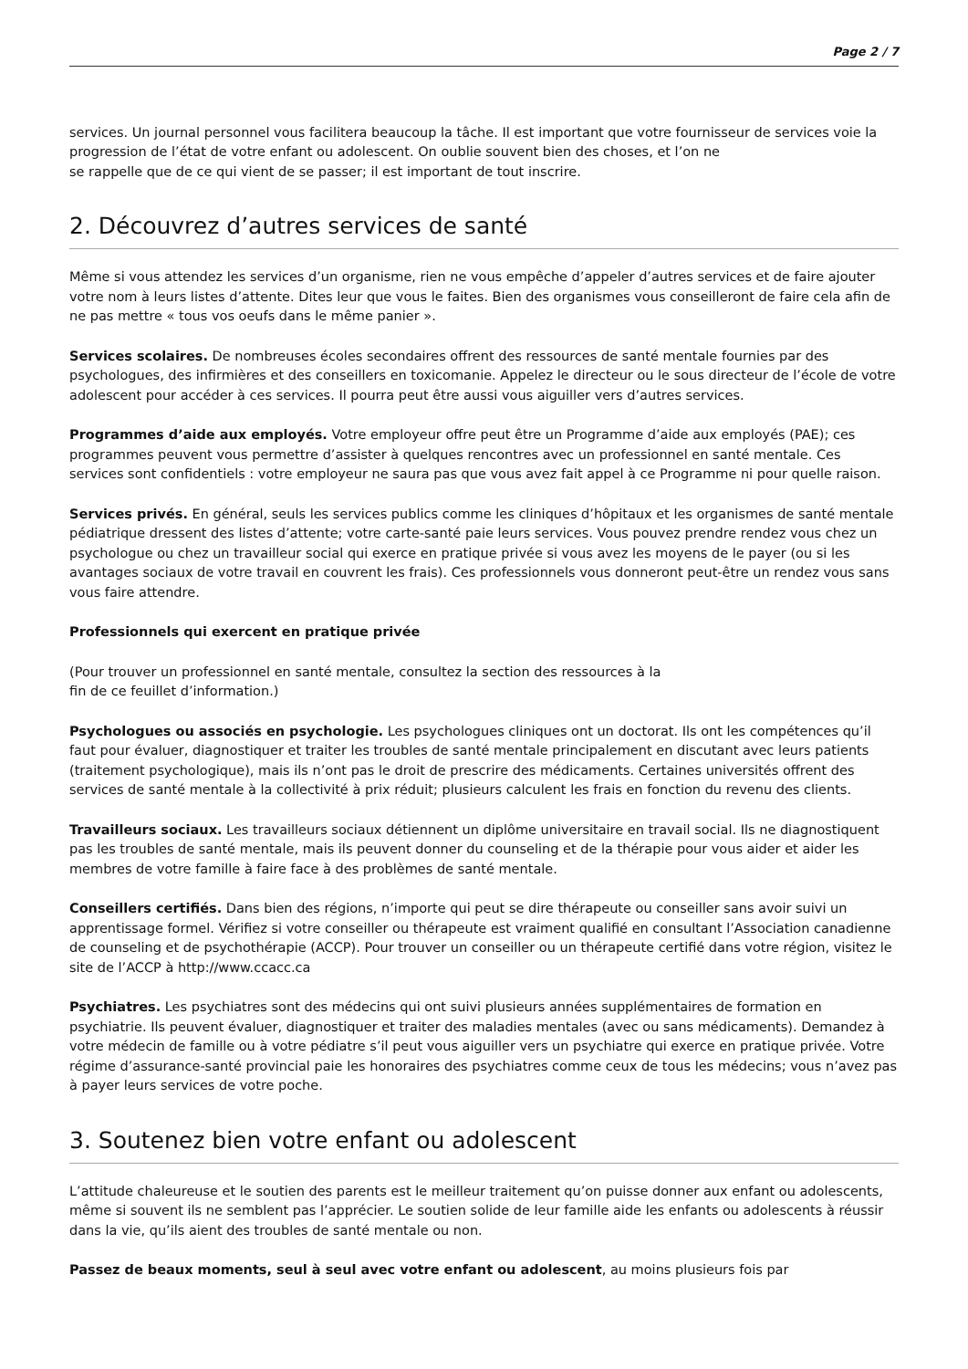Page 2 / 7
services. Un journal personnel vous facilitera beaucoup la tâche. Il est important que votre fournisseur de services voie la progression de l’état de votre enfant ou adolescent. On oublie souvent bien des choses, et l’on ne
se rappelle que de ce qui vient de se passer; il est important de tout inscrire.
2. Découvrez d’autres services de santé
Même si vous attendez les services d’un organisme, rien ne vous empêche d’appeler d’autres services et de faire ajouter votre nom à leurs listes d’attente. Dites leur que vous le faites. Bien des organismes vous conseilleront de faire cela afin de ne pas mettre « tous vos oeufs dans le même panier ».
Services scolaires. De nombreuses écoles secondaires offrent des ressources de santé mentale fournies par des psychologues, des infirmières et des conseillers en toxicomanie. Appelez le directeur ou le sous directeur de l’école de votre adolescent pour accéder à ces services. Il pourra peut être aussi vous aiguiller vers d’autres services.
Programmes d’aide aux employés. Votre employeur offre peut être un Programme d’aide aux employés (PAE); ces programmes peuvent vous permettre d’assister à quelques rencontres avec un professionnel en santé mentale. Ces services sont confidentiels : votre employeur ne saura pas que vous avez fait appel à ce Programme ni pour quelle raison.
Services privés. En général, seuls les services publics comme les cliniques d’hôpitaux et les organismes de santé mentale pédiatrique dressent des listes d’attente; votre carte-santé paie leurs services. Vous pouvez prendre rendez vous chez un psychologue ou chez un travailleur social qui exerce en pratique privée si vous avez les moyens de le payer (ou si les avantages sociaux de votre travail en couvrent les frais). Ces professionnels vous donneront peut-être un rendez vous sans vous faire attendre.
Professionnels qui exercent en pratique privée
(Pour trouver un professionnel en santé mentale, consultez la section des ressources à la
fin de ce feuillet d’information.)
Psychologues ou associés en psychologie. Les psychologues cliniques ont un doctorat. Ils ont les compétences qu’il faut pour évaluer, diagnostiquer et traiter les troubles de santé mentale principalement en discutant avec leurs patients (traitement psychologique), mais ils n’ont pas le droit de prescrire des médicaments. Certaines universités offrent des services de santé mentale à la collectivité à prix réduit; plusieurs calculent les frais en fonction du revenu des clients.
Travailleurs sociaux. Les travailleurs sociaux détiennent un diplôme universitaire en travail social. Ils ne diagnostiquent pas les troubles de santé mentale, mais ils peuvent donner du counseling et de la thérapie pour vous aider et aider les membres de votre famille à faire face à des problèmes de santé mentale.
Conseillers certifiés. Dans bien des régions, n’importe qui peut se dire thérapeute ou conseiller sans avoir suivi un apprentissage formel. Vérifiez si votre conseiller ou thérapeute est vraiment qualifié en consultant l’Association canadienne de counseling et de psychothérapie (ACCP). Pour trouver un conseiller ou un thérapeute certifié dans votre région, visitez le site de l’ACCP à http://www.ccacc.ca
Psychiatres. Les psychiatres sont des médecins qui ont suivi plusieurs années supplémentaires de formation en psychiatrie. Ils peuvent évaluer, diagnostiquer et traiter des maladies mentales (avec ou sans médicaments). Demandez à votre médecin de famille ou à votre pédiatre s’il peut vous aiguiller vers un psychiatre qui exerce en pratique privée. Votre régime d’assurance-santé provincial paie les honoraires des psychiatres comme ceux de tous les médecins; vous n’avez pas à payer leurs services de votre poche.
3. Soutenez bien votre enfant ou adolescent
L’attitude chaleureuse et le soutien des parents est le meilleur traitement qu’on puisse donner aux enfant ou adolescents, même si souvent ils ne semblent pas l’apprécier. Le soutien solide de leur famille aide les enfants ou adolescents à réussir dans la vie, qu’ils aient des troubles de santé mentale ou non.
Passez de beaux moments, seul à seul avec votre enfant ou adolescent, au moins plusieurs fois par